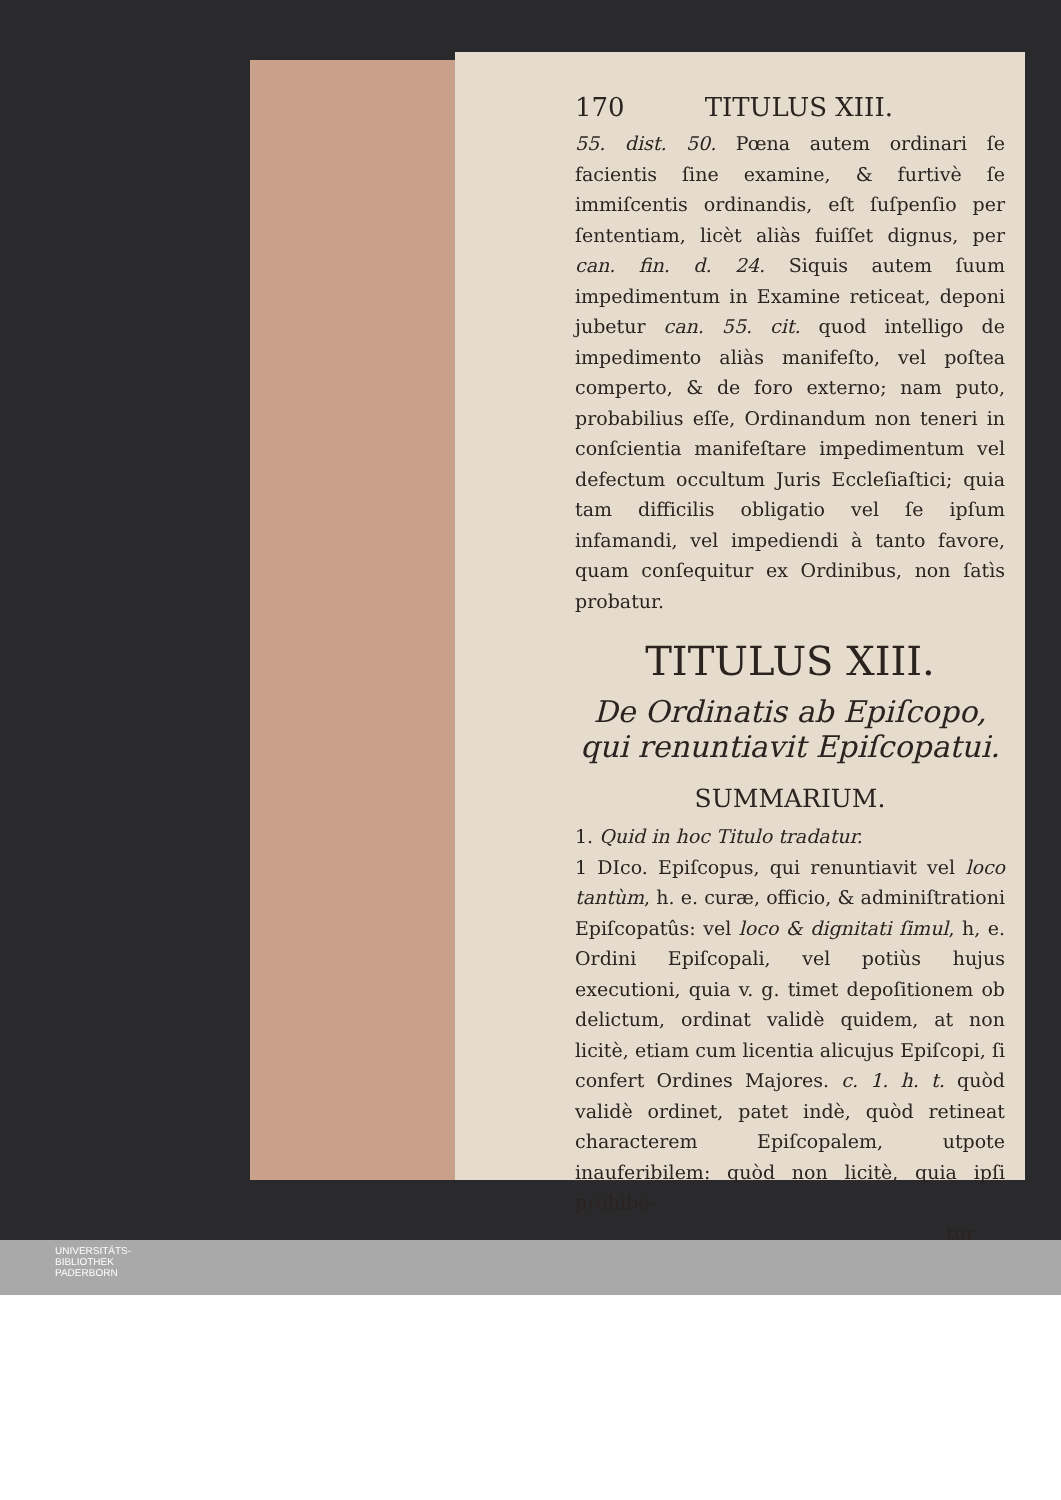170 TITULUS XIII.
55. dist. 50. Pœna autem ordinari ſe facientis ſine examine, & furtivè ſe immiſcentis ordinandis, eſt ſuſpenſio per ſententiam, licèt aliàs fuiſſet dignus, per can. fin. d. 24. Siquis autem ſuum impedimentum in Examine reticeat, deponi jubetur can. 55. cit. quod intelligo de impedimento aliàs manifeſto, vel poſtea comperto, & de foro externo; nam puto, probabilius eſſe, Ordinandum non teneri in conſcientia manifeſtare impedimentum vel defectum occultum Juris Eccleſiaſtici; quia tam difficilis obligatio vel ſe ipſum infamandi, vel impediendi à tanto favore, quam conſequitur ex Ordinibus, non ſatìs probatur.
TITULUS XIII.
De Ordinatis ab Epiſcopo, qui renuntiavit Epiſcopatui.
SUMMARIUM.
1. Quid in hoc Titulo tradatur.
1 DIco. Epiſcopus, qui renuntiavit vel loco tantùm, h. e. curæ, officio, & adminiſtrationi Epiſcopatûs: vel loco & dignitati ſimul, h, e. Ordini Epiſcopali, vel potiùs hujus executioni, quia v. g. timet depoſitionem ob delictum, ordinat validè quidem, at non licitè, etiam cum licentia alicujus Epiſcopi, ſi confert Ordines Majores. c. 1. h. t. quòd validè ordinet, patet indè, quòd retineat characterem Epiſcopalem, utpote inauferibilem: quòd non licitè, quia ipſi prohibe-
tur
UNIVERSITÄTS-
BIBLIOTHEK
PADERBORN